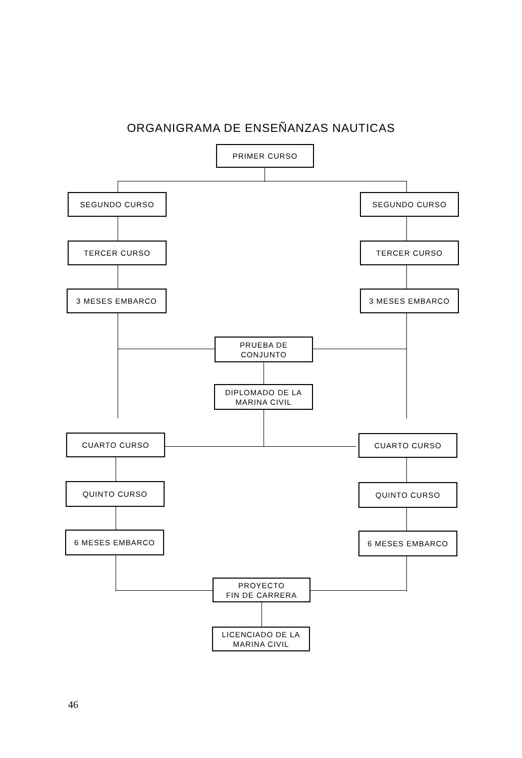ORGANIGRAMA DE ENSEÑANZAS NAUTICAS
PRIMER CURSO
SEGUNDO CURSO SEGUNDO CURSO
TERCER CURSO TERCER CURSO
3 MESES EMBARCO 3 MESES EMBARCO
PRUEBA DE
CONJUNTO
DIPLOMADO DE LA
MARINA CIVIL
CUARTO CURSO CUARTO CURSO
QUINTO CURSO QUINTO CURSO
6 MESES EMBARCO 6 MESES EMBARCO
PROYECTO
FIN DE CARRERA
LICENCIADO DE LA
MARINA CIVIL
46